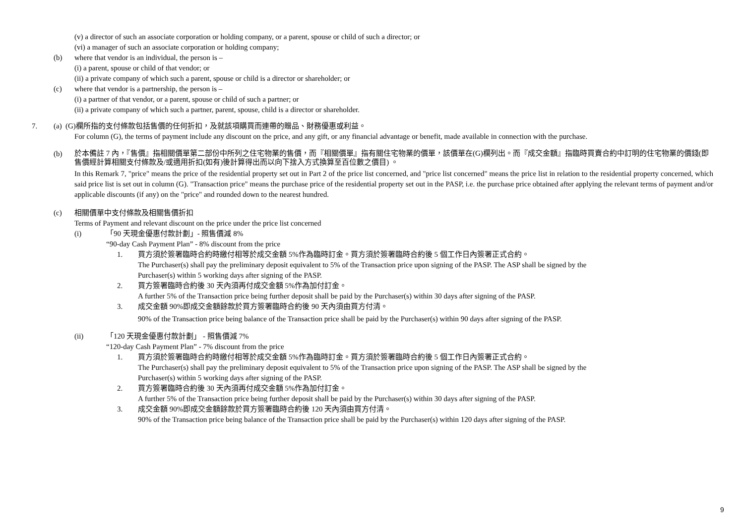(v) a director of such an associate corporation or holding company, or a parent, spouse or child of such a director; or
(vi) a manager of such an associate corporation or holding company;
(b) where that vendor is an individual, the person is –
(i) a parent, spouse or child of that vendor; or
(ii) a private company of which such a parent, spouse or child is a director or shareholder; or
(c) where that vendor is a partnership, the person is –
(i) a partner of that vendor, or a parent, spouse or child of such a partner; or
(ii) a private company of which such a partner, parent, spouse, child is a director or shareholder.
7. (a) (G)欄所指的支付條款包括售價的任何折扣，及就該項購買而連帶的贈品、財務優惠或利益。
For column (G), the terms of payment include any discount on the price, and any gift, or any financial advantage or benefit, made available in connection with the purchase.
(b)
於本備註 7 內，『售價』指相關價單第二部份中所列之住宅物業的售價，而『相關價單』指有關住宅物業的價單，該價單在(G)欄列出。而『成交金額』指臨時買賣合約中訂明的住宅物業的價錢(即售價經計算相關支付條款及/或適用折扣(如有)後計算得出而以向下捨入方式換算至百位數之價目) 。
In this Remark 7, "price" means the price of the residential property set out in Part 2 of the price list concerned, and "price list concerned" means the price list in relation to the residential property concerned, which said price list is set out in column (G). "Transaction price" means the purchase price of the residential property set out in the PASP, i.e. the purchase price obtained after applying the relevant terms of payment and/or applicable discounts (if any) on the "price" and rounded down to the nearest hundred.
(c) 相關價單中支付條款及相關售價折扣
Terms of Payment and relevant discount on the price under the price list concerned
(i) 「90 天現金優惠付款計劃」- 照售價減 8%
“90-day Cash Payment Plan” - 8% discount from the price
1. 買方須於簽署臨時合約時繳付相等於成交金額 5%作為臨時訂金。買方須於簽署臨時合約後 5 個工作日內簽署正式合約。
The Purchaser(s) shall pay the preliminary deposit equivalent to 5% of the Transaction price upon signing of the PASP. The ASP shall be signed by the
Purchaser(s) within 5 working days after signing of the PASP.
2. 買方簽署臨時合約後 30 天內須再付成交金額 5%作為加付訂金。
A further 5% of the Transaction price being further deposit shall be paid by the Purchaser(s) within 30 days after signing of the PASP.
3. 成交金額 90%即成交金額餘款於買方簽署臨時合約後 90 天內須由買方付清。
90% of the Transaction price being balance of the Transaction price shall be paid by the Purchaser(s) within 90 days after signing of the PASP.
(ii) 「120 天現金優惠付款計劃」 - 照售價減 7%
“120-day Cash Payment Plan” - 7% discount from the price
1. 買方須於簽署臨時合約時繳付相等於成交金額 5%作為臨時訂金。買方須於簽署臨時合約後 5 個工作日內簽署正式合約。
The Purchaser(s) shall pay the preliminary deposit equivalent to 5% of the Transaction price upon signing of the PASP. The ASP shall be signed by the
Purchaser(s) within 5 working days after signing of the PASP.
2. 買方簽署臨時合約後 30 天內須再付成交金額 5%作為加付訂金。
A further 5% of the Transaction price being further deposit shall be paid by the Purchaser(s) within 30 days after signing of the PASP.
3. 成交金額 90%即成交金額餘款於買方簽署臨時合約後 120 天內須由買方付清。
90% of the Transaction price being balance of the Transaction price shall be paid by the Purchaser(s) within 120 days after signing of the PASP.
9